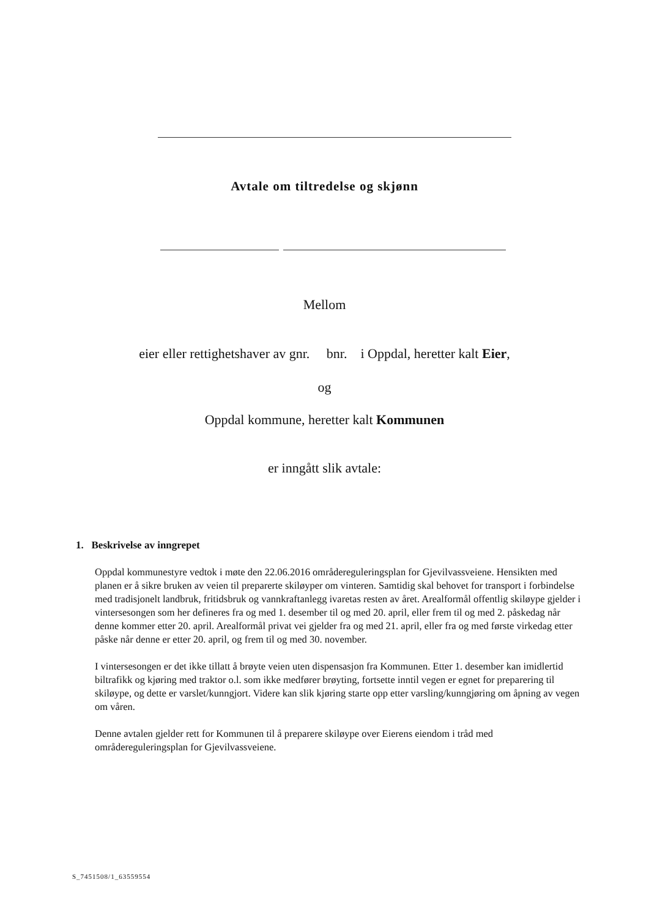Avtale om tiltredelse og skjønn
Mellom
eier eller rettighetshaver av gnr. bnr. i Oppdal, heretter kalt Eier,
og
Oppdal kommune, heretter kalt Kommunen
er inngått slik avtale:
1. Beskrivelse av inngrepet
Oppdal kommunestyre vedtok i møte den 22.06.2016 områdereguleringsplan for Gjevilvassveiene. Hensikten med planen er å sikre bruken av veien til preparerte skiløyper om vinteren. Samtidig skal behovet for transport i forbindelse med tradisjonelt landbruk, fritidsbruk og vannkraftanlegg ivaretas resten av året. Arealformål offentlig skiløype gjelder i vintersesongen som her defineres fra og med 1. desember til og med 20. april, eller frem til og med 2. påskedag når denne kommer etter 20. april. Arealformål privat vei gjelder fra og med 21. april, eller fra og med første virkedag etter påske når denne er etter 20. april, og frem til og med 30. november.
I vintersesongen er det ikke tillatt å brøyte veien uten dispensasjon fra Kommunen. Etter 1. desember kan imidlertid biltrafikk og kjøring med traktor o.l. som ikke medfører brøyting, fortsette inntil vegen er egnet for preparering til skiløype, og dette er varslet/kunngjort. Videre kan slik kjøring starte opp etter varsling/kunngjøring om åpning av vegen om våren.
Denne avtalen gjelder rett for Kommunen til å preparere skiløype over Eierens eiendom i tråd med områdereguleringsplan for Gjevilvassveiene.
S_7451508/1_63559554